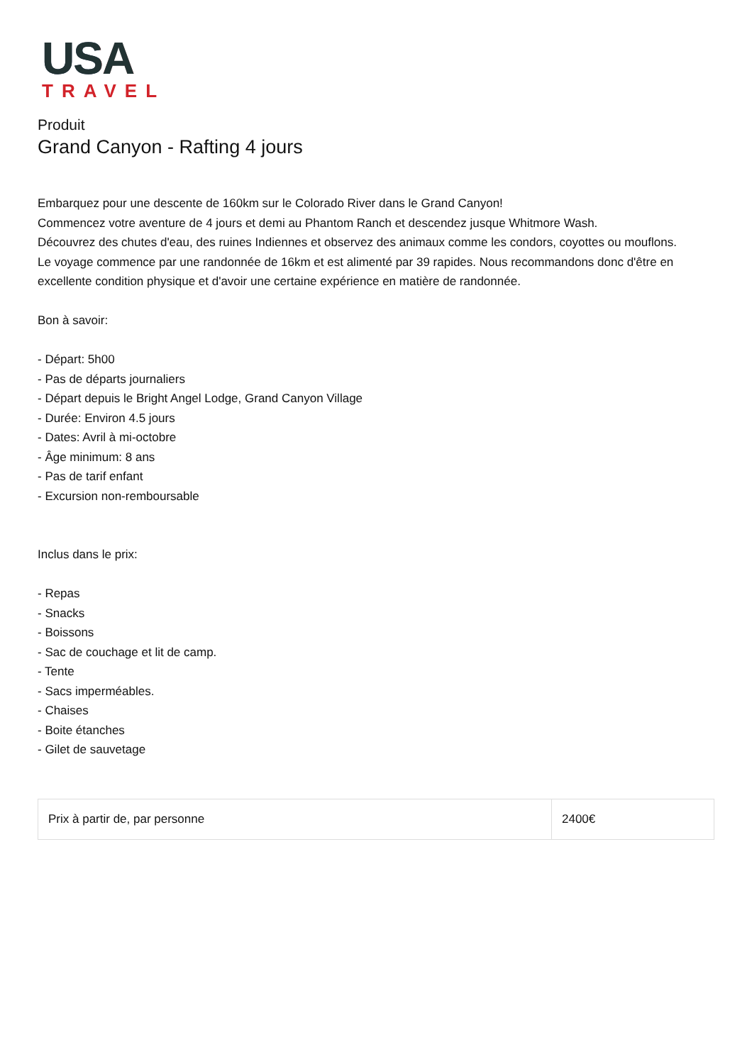USA
TRAVEL
Produit
Grand Canyon - Rafting 4 jours
Embarquez pour une descente de 160km sur le Colorado River dans le Grand Canyon!
Commencez votre aventure de 4 jours et demi au Phantom Ranch et descendez jusque Whitmore Wash.
Découvrez des chutes d'eau, des ruines Indiennes et observez des animaux comme les condors, coyottes ou mouflons.
Le voyage commence par une randonnée de 16km et est alimenté par 39 rapides. Nous recommandons donc d'être en excellente condition physique et d'avoir une certaine expérience en matière de randonnée.
Bon à savoir:
- Départ: 5h00
- Pas de départs journaliers
- Départ depuis le Bright Angel Lodge, Grand Canyon Village
- Durée: Environ 4.5 jours
- Dates: Avril à mi-octobre
- Âge minimum: 8 ans
- Pas de tarif enfant
- Excursion non-remboursable
Inclus dans le prix:
- Repas
- Snacks
- Boissons
- Sac de couchage et lit de camp.
- Tente
- Sacs imperméables.
- Chaises
- Boite étanches
- Gilet de sauvetage
| Prix à partir de, par personne | 2400€ |